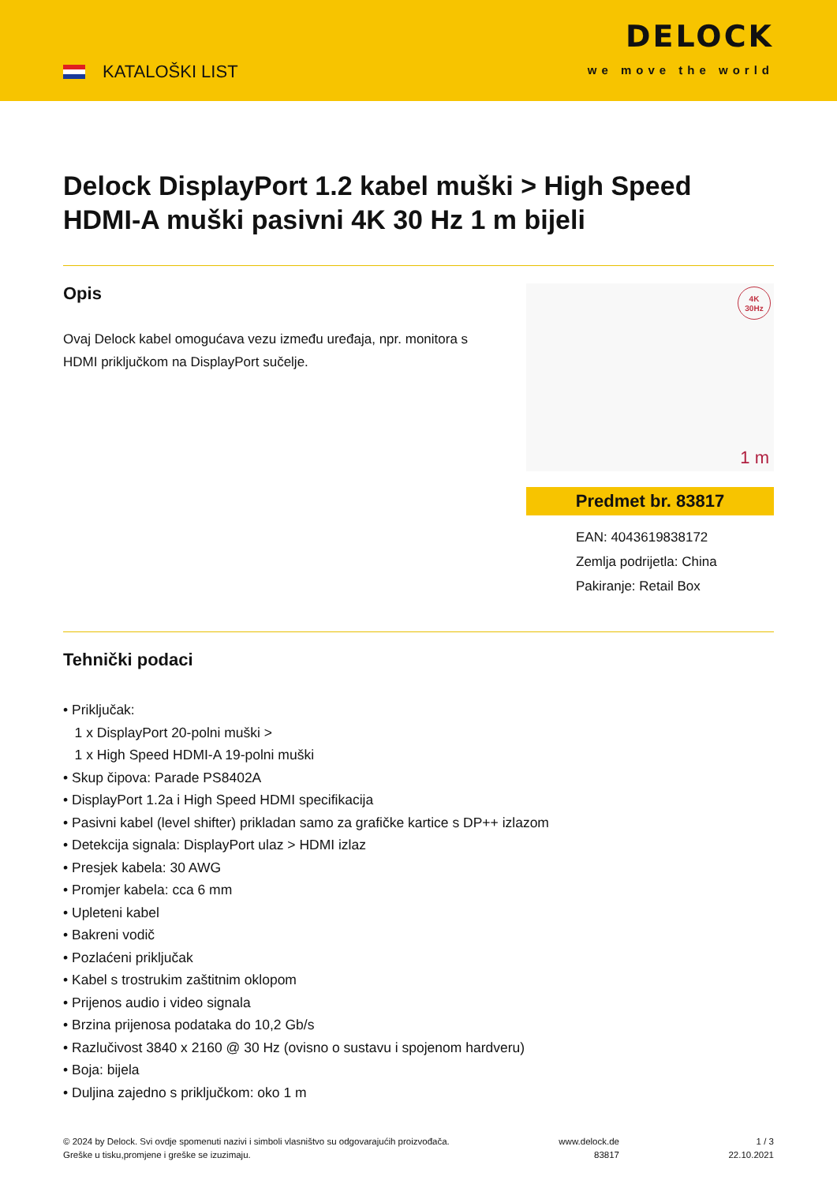KATALOŠKI LIST
DELOCK
we move the world
Delock DisplayPort 1.2 kabel muški > High Speed HDMI-A muški pasivni 4K 30 Hz 1 m bijeli
Opis
Ovaj Delock kabel omogućava vezu između uređaja, npr. monitora s HDMI priključkom na DisplayPort sučelje.
4K
30Hz
1 m
Predmet br. 83817
EAN: 4043619838172
Zemlja podrijetla: China
Pakiranje: Retail Box
Tehnički podaci
• Priključak:
1 x DisplayPort 20-polni muški >
1 x High Speed HDMI-A 19-polni muški
• Skup čipova: Parade PS8402A
• DisplayPort 1.2a i High Speed HDMI specifikacija
• Pasivni kabel (level shifter) prikladan samo za grafičke kartice s DP++ izlazom
• Detekcija signala: DisplayPort ulaz > HDMI izlaz
• Presjek kabela: 30 AWG
• Promjer kabela: cca 6 mm
• Upleteni kabel
• Bakreni vodič
• Pozlaćeni priključak
• Kabel s trostrukim zaštitnim oklopom
• Prijenos audio i video signala
• Brzina prijenosa podataka do 10,2 Gb/s
• Razlučivost 3840 x 2160 @ 30 Hz (ovisno o sustavu i spojenom hardveru)
• Boja: bijela
• Duljina zajedno s priključkom: oko 1 m
© 2024 by Delock. Svi ovdje spomenuti nazivi i simboli vlasništvo su odgovarajućih proizvođača.
Greške u tisku,promjene i greške se izuzimaju.
www.delock.de
83817
1 / 3
22.10.2021